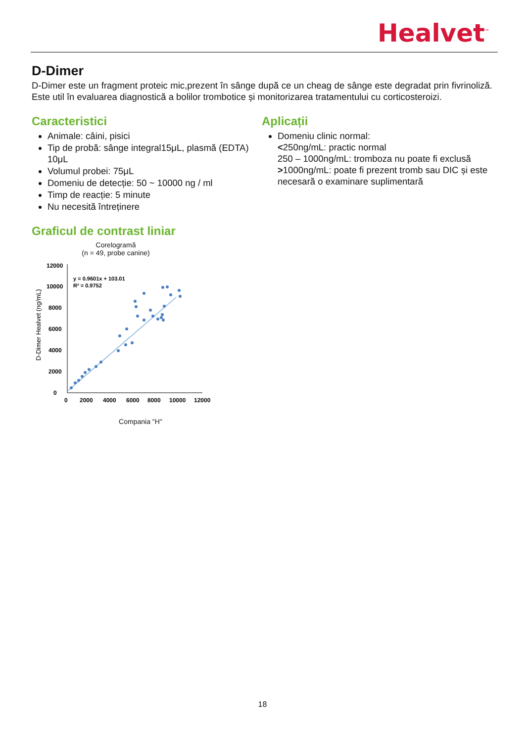Healvet<sup>™</sup>
D-Dimer
D-Dimer este un fragment proteic mic,prezent în sânge după ce un cheag de sânge este degradat prin fivrinoliză. Este util în evaluarea diagnostică a bolilor trombotice și monitorizarea tratamentului cu corticosteroizi.
Caracteristici
Animale: câini, pisici
Tip de probă: sânge integral15μL, plasmă (EDTA) 10μL
Volumul probei: 75μL
Domeniu de detecție: 50 ~ 10000 ng / ml
Timp de reacție: 5 minute
Nu necesită întreținere
Graficul de contrast liniar
Corelogramă
(n = 49, probe canine)
D-Dimer Healvet (ng/mL)
12000
10000
8000
6000
4000
2000
0
0
2000
4000
6000
8000
10000
12000
y = 0.9601x + 103.01
R² = 0.9752
Compania "H"
Aplicații
Domeniu clinic normal:
<250ng/mL: practic normal
250 – 1000ng/mL: tromboza nu poate fi exclusă
>1000ng/mL: poate fi prezent tromb sau DIC și este necesară o examinare suplimentară
18